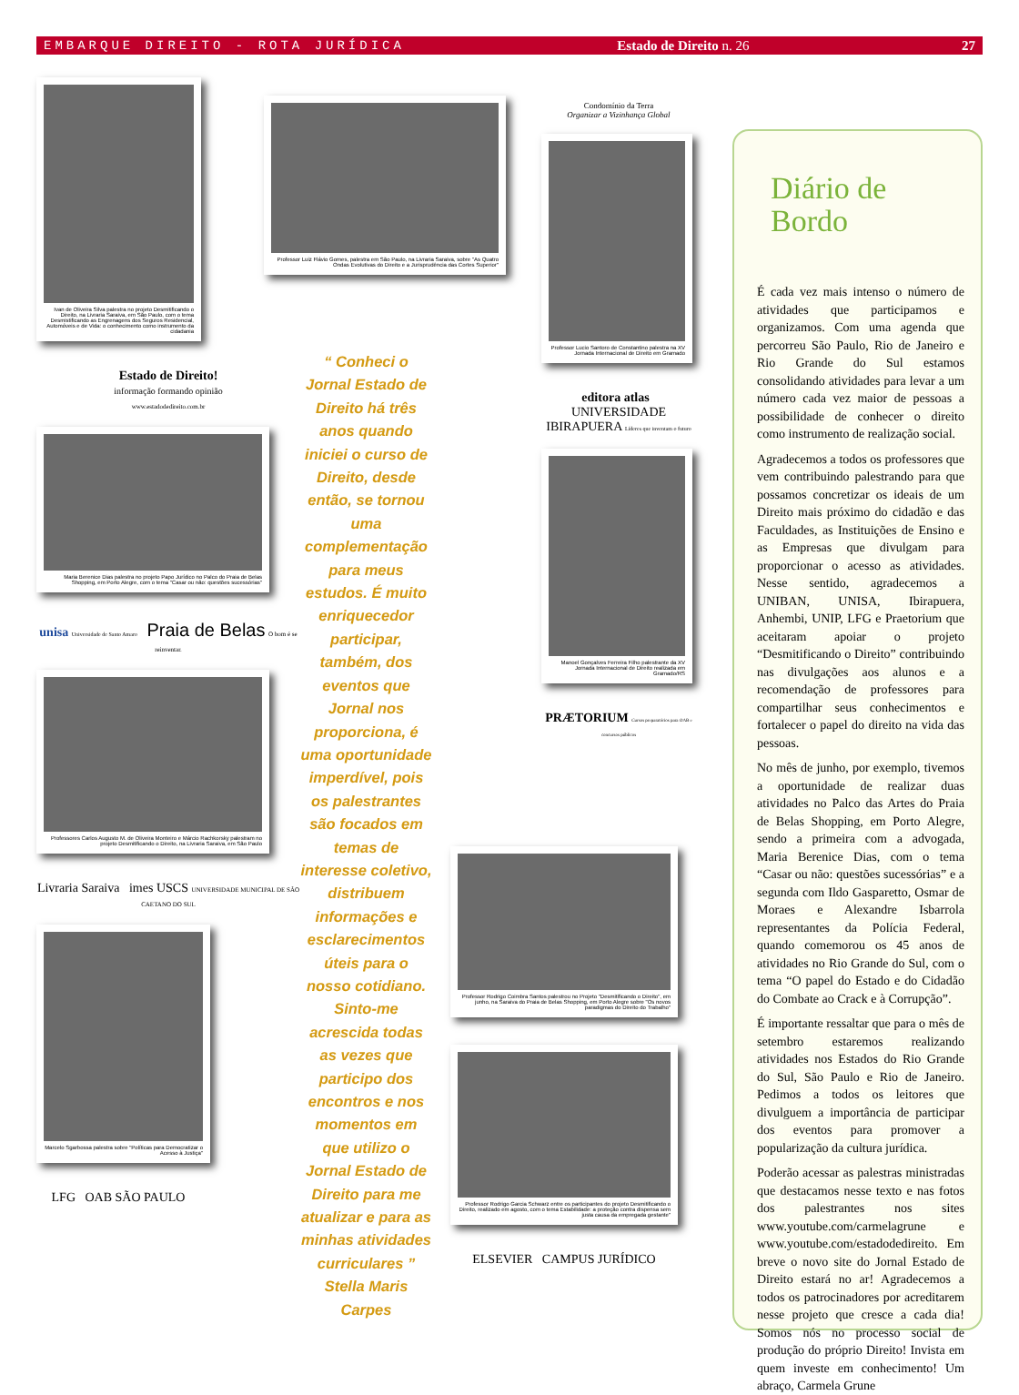EMBARQUE DIREITO - ROTA JURÍDICA Estado de Direito n. 26 27
Ivan de Oliveira Silva palestra no projeto Desmitificando o Direito, na Livraria Saraiva, em São Paulo, com o tema Desmistificando as Engrenagens dos Seguros Residencial, Automóveis e de Vida: o conhecimento como instrumento da cidadania
Estado de Direito!
informação formando opinião
www.estadodedireito.com.br
Maria Berenice Dias palestra no projeto Papo Jurídico no Palco do Praia de Belas Shopping, em Porto Alegre, com o tema "Casar ou não: questões sucessórias"
unisa Universidade de Santo Amaro Praia de Belas O bom é se reinventar.
Professores Carlos Augusto M. de Oliveira Monteiro e Márcio Rachkorsky palestram no projeto Desmitificando o Direito, na Livraria Saraiva, em São Paulo
Livraria Saraiva imes USCS UNIVERSIDADE MUNICIPAL DE SÃO CAETANO DO SUL
Marcelo Sgarbossa palestra sobre "Políticas para Democratizar o Acesso à Justiça"
LFG OAB SÃO PAULO
Professor Luiz Flávio Gomes, palestra em São Paulo, na Livraria Saraiva, sobre "As Quatro Ondas Evolutivas do Direito e a Jurisprudência das Cortes Superior"
“ Conheci o Jornal Estado de Direito há três anos quando iniciei o curso de Direito, desde então, se tornou uma complementação para meus estudos. É muito enriquecedor participar, também, dos eventos que Jornal nos proporciona, é uma oportunidade imperdível, pois os palestrantes são focados em temas de interesse coletivo, distribuem informações e esclarecimentos úteis para o nosso cotidiano. Sinto-me acrescida todas as vezes que participo dos encontros e nos momentos em que utilizo o Jornal Estado de Direito para me atualizar e para as minhas atividades curriculares ”
Stella Maris Carpes
Condomínio da Terra
Organizar a Vizinhança Global
Professor Lucio Santoro de Constantino palestra na XV Jornada Internacional de Direito em Gramado
editora atlas UNIVERSIDADE IBIRAPUERA Líderes que inventam o futuro
Manoel Gonçalves Ferreira Filho palestrante da XV Jornada Internacional de Direito realizada em Gramado/RS
PRÆTORIUM Cursos preparatórios para OAB e concursos públicos
Professor Rodrigo Coimbra Santos palestrou no Projeto "Desmitificando o Direito", em junho, na Saraiva do Praia de Belas Shopping, em Porto Alegre sobre "Os novos paradigmas do Direito do Trabalho"
Professor Rodrigo Garcia Schwarz entre os participantes do projeto Desmitificando o Direito, realizado em agosto, com o tema Estabilidade: a proteção contra dispensa sem justa causa da empregada gestante"
ELSEVIER CAMPUS JURÍDICO
Diário de Bordo
É cada vez mais intenso o número de atividades que participamos e organizamos. Com uma agenda que percorreu São Paulo, Rio de Janeiro e Rio Grande do Sul estamos consolidando atividades para levar a um número cada vez maior de pessoas a possibilidade de conhecer o direito como instrumento de realização social.
Agradecemos a todos os professores que vem contribuindo palestrando para que possamos concretizar os ideais de um Direito mais próximo do cidadão e das Faculdades, as Instituições de Ensino e as Empresas que divulgam para proporcionar o acesso as atividades. Nesse sentido, agradecemos a UNIBAN, UNISA, Ibirapuera, Anhembi, UNIP, LFG e Praetorium que aceitaram apoiar o projeto “Desmitificando o Direito” contribuindo nas divulgações aos alunos e a recomendação de professores para compartilhar seus conhecimentos e fortalecer o papel do direito na vida das pessoas.
No mês de junho, por exemplo, tivemos a oportunidade de realizar duas atividades no Palco das Artes do Praia de Belas Shopping, em Porto Alegre, sendo a primeira com a advogada, Maria Berenice Dias, com o tema “Casar ou não: questões sucessórias” e a segunda com Ildo Gasparetto, Osmar de Moraes e Alexandre Isbarrola representantes da Polícia Federal, quando comemorou os 45 anos de atividades no Rio Grande do Sul, com o tema “O papel do Estado e do Cidadão do Combate ao Crack e à Corrupção”.
É importante ressaltar que para o mês de setembro estaremos realizando atividades nos Estados do Rio Grande do Sul, São Paulo e Rio de Janeiro. Pedimos a todos os leitores que divulguem a importância de participar dos eventos para promover a popularização da cultura jurídica.
Poderão acessar as palestras ministradas que destacamos nesse texto e nas fotos dos palestrantes nos sites www.youtube.com/carmelagrune e www.youtube.com/estadodedireito. Em breve o novo site do Jornal Estado de Direito estará no ar! Agradecemos a todos os patrocinadores por acreditarem nesse projeto que cresce a cada dia! Somos nós no processo social de produção do próprio Direito! Invista em quem investe em conhecimento! Um abraço, Carmela Grune